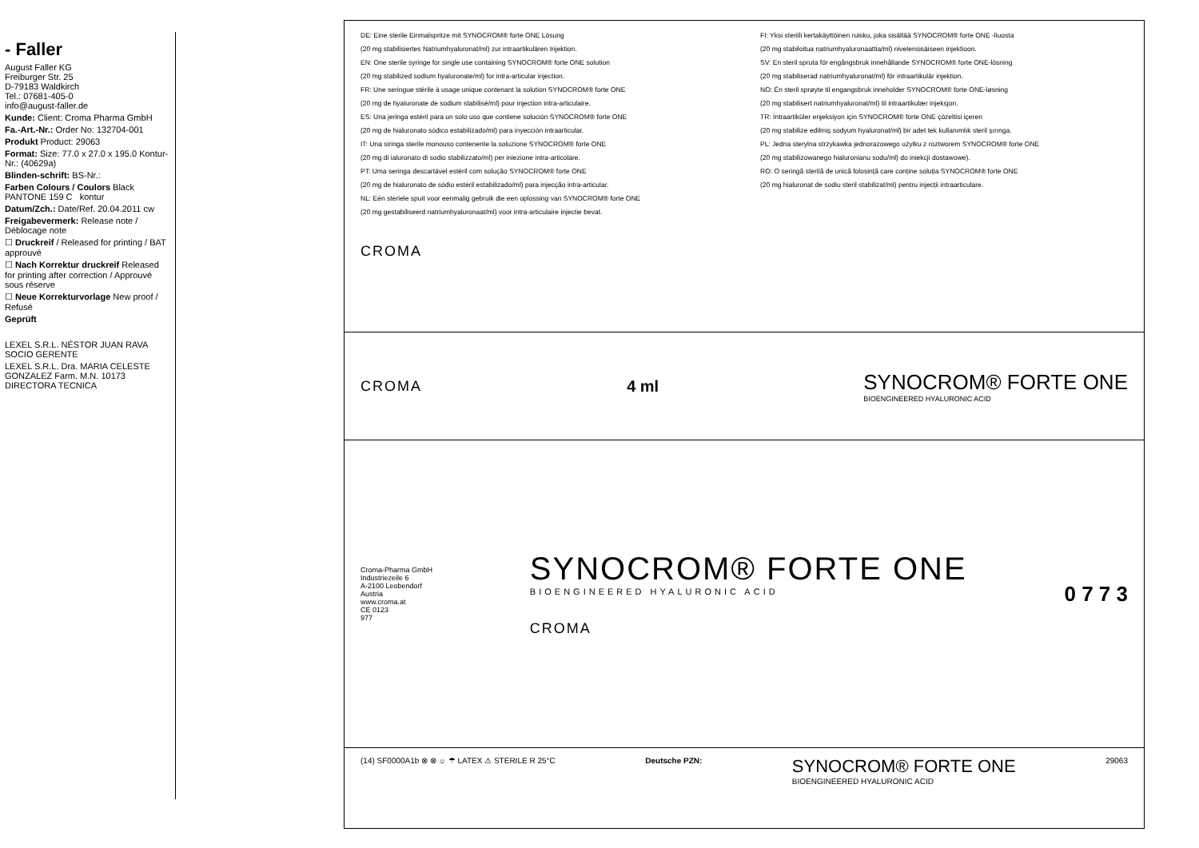- Faller
August Faller KG
Freiburger Str. 25
D-79183 Waldkirch
Tel.: 07681-405-0
info@august-faller.de
Kunde: Client: Croma Pharma GmbH
Fa.-Art.-Nr.: Order No: 132704-001
Produkt Product: 29063
Format: Size: 77.0 x 27.0 x 195.0 Kontur-Nr.: (40629a)
Blinden-schrift: BS-Nr.:
Farben Colours / Coulors Black PANTONE 159 C kontur
Datum/Zch.: Date/Ref. 20.04.2011 cw
Freigabevermerk: Release note / Déblocage note
☐ Druckreif / Released for printing / BAT approuvé
☐ Nach Korrektur druckreif Released for printing after correction / Approuvé sous réserve
☐ Neue Korrekturvorlage New proof / Refusé
Geprüft
LEXEL S.R.L. NÉSTOR JUAN RAVA SOCIO GERENTE
LEXEL S.R.L. Dra. MARIA CELESTE GONZALEZ Farm. M.N. 10173 DIRECTORA TECNICA
DE: Eine sterile Einmalspritze mit SYNOCROM® forte ONE Lösung
(20 mg stabilisiertes Natriumhyaluronat/ml) zur intraartikulären Injektion.
EN: One sterile syringe for single use containing SYNOCROM® forte ONE solution
(20 mg stabilized sodium hyaluronate/ml) for intra-articular injection.
FR: Une seringue stérile à usage unique contenant la solution SYNOCROM® forte ONE
(20 mg de hyaluronate de sodium stabilisé/ml) pour injection intra-articulaire.
ES: Una jeringa estéril para un solo uso que contiene solución SYNOCROM® forte ONE
(20 mg de hialuronato sódico estabilizado/ml) para inyección intraarticular.
IT: Una siringa sterile monouso contenente la soluzione SYNOCROM® forte ONE
(20 mg di ialuronato di sodio stabilizzato/ml) per iniezione intra-articolare.
PT: Uma seringa descartável estéril com solução SYNOCROM® forte ONE
(20 mg de hialuronato de sódio estéril estabilizado/ml) para injecção intra-articular.
NL: Eén steriele spuit voor eenmalig gebruik die een oplossing van SYNOCROM® forte ONE
(20 mg gestabiliseerd natriumhyaluronaat/ml) voor intra-articulaire injectie bevat.
FI: Yksi steriili kertakäyttöinen ruisku, joka sisältää SYNOCROM® forte ONE -liuosta
(20 mg stabiloitua natriumhyaluronaattia/ml) nivelensisäiseen injektioon.
SV: En steril spruta för engångsbruk innehållande SYNOCROM® forte ONE-lösning
(20 mg stabiliserad natriumhyaluronat/ml) för intraartikulär injektion.
NO: Én steril sprøyte til engangsbruk inneholder SYNOCROM® forte ONE-løsning
(20 mg stabilisert natriumhyaluronat/ml) til intraartikulær injeksjon.
TR: İntraartiküler enjeksiyon için SYNOCROM® forte ONE çözeltisi içeren
(20 mg stabilize edilmiş sodyum hyaluronat/ml) bir adet tek kullanımlık steril şırınga.
PL: Jedna sterylna strzykawka jednorazowego użytku z roztworem SYNOCROM® forte ONE
(20 mg stabilizowanego hialuronianu sodu/ml) do iniekcji dostawowe).
RO: O seringă sterilă de unică folosință care conține soluția SYNOCROM® forte ONE
(20 mg hialuronat de sodiu steril stabilizat/ml) pentru injecții intraarticulare.
CROMA
CROMA
4 ml
SYNOCROM® FORTE ONE
BIOENGINEERED HYALURONIC ACID
Croma-Pharma GmbH
Industriezeile 6
A-2100 Leobendorf
Austria
www.croma.at
CE 0123
977
SYNOCROM® FORTE ONE
BIOENGINEERED HYALURONIC ACID
CROMA
0 7 7 3
(14) SF0000A1b ⊗ ⊗ ☼ ☂ LATEX ⚠ STERILE R 25°C
Deutsche PZN:
SYNOCROM® FORTE ONE
BIOENGINEERED HYALURONIC ACID
29063